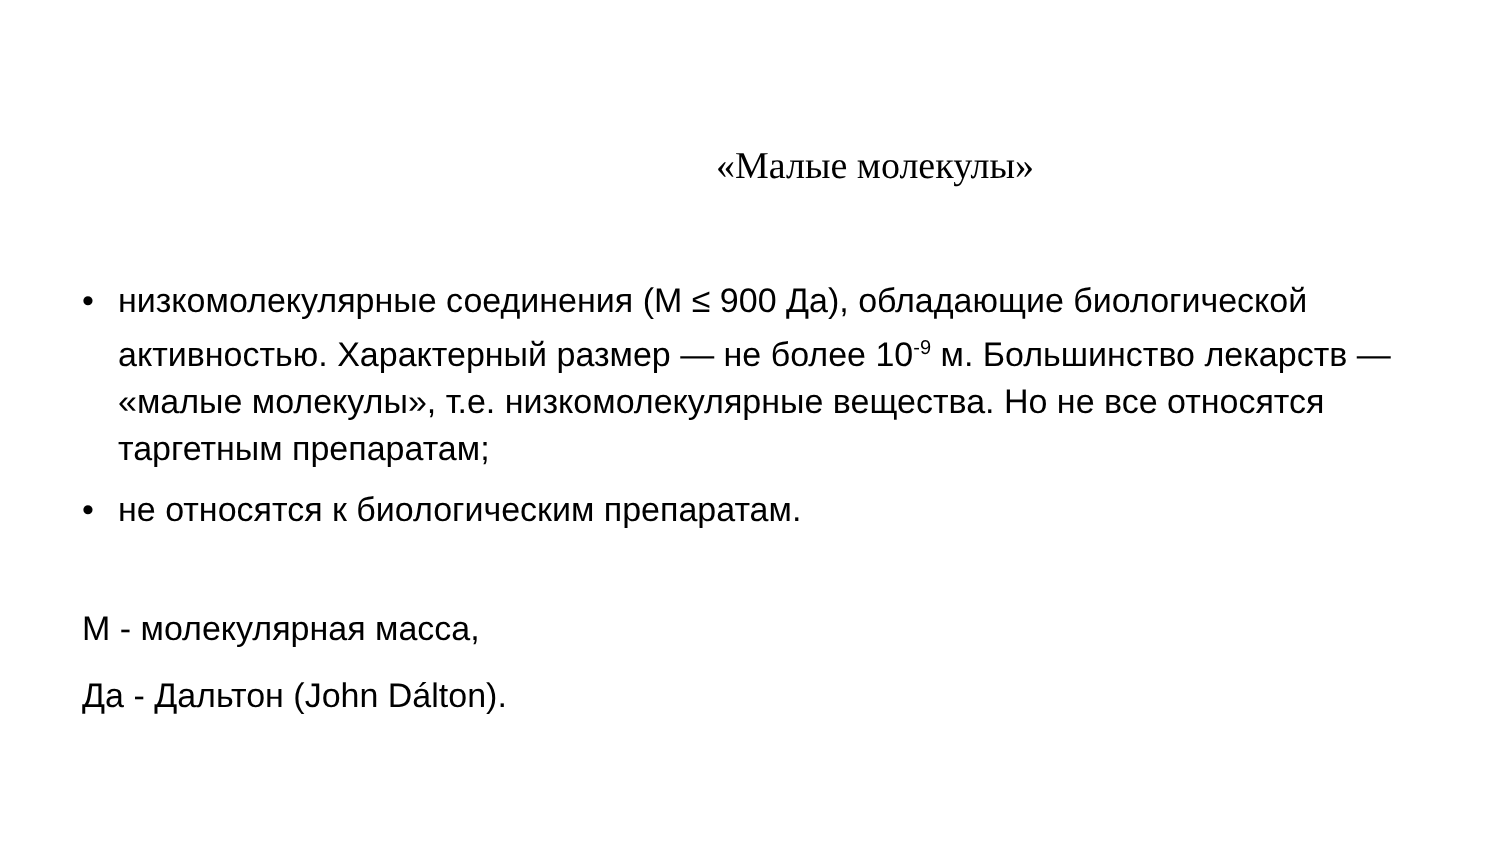«Малые молекулы»
• низкомолекулярные соединения (М ≤ 900 Да), обладающие биологической активностью. Характерный размер — не более 10<sup>-9</sup> м. Большинство лекарств — «малые молекулы», т.е. низкомолекулярные вещества. Но не все относятся таргетным препаратам;
• не относятся к биологическим препаратам.
М - молекулярная масса,
Да - Дальтон (John Dálton).